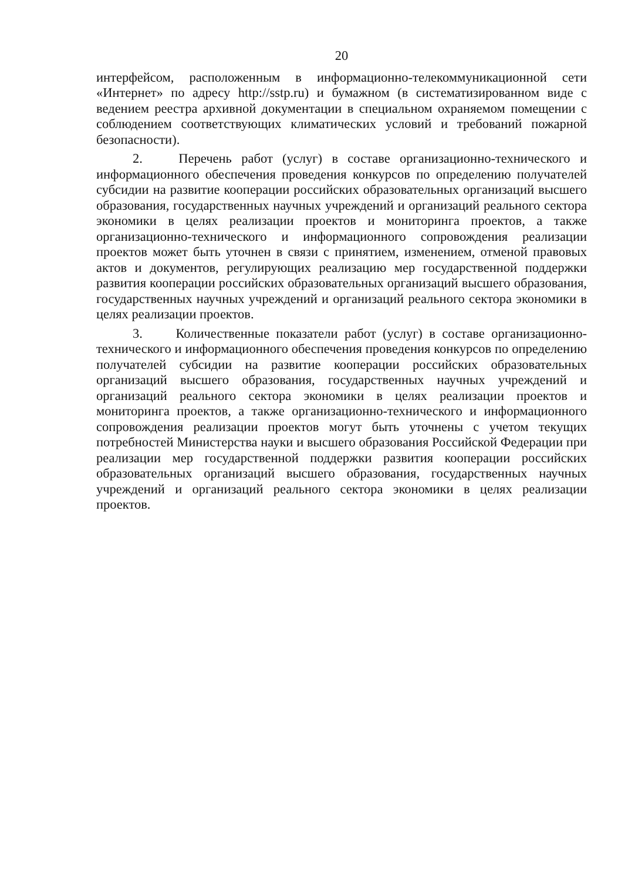20
интерфейсом, расположенным в информационно-телекоммуникационной сети «Интернет» по адресу http://sstp.ru) и бумажном (в систематизированном виде с ведением реестра архивной документации в специальном охраняемом помещении с соблюдением соответствующих климатических условий и требований пожарной безопасности).
2. Перечень работ (услуг) в составе организационно-технического и информационного обеспечения проведения конкурсов по определению получателей субсидии на развитие кооперации российских образовательных организаций высшего образования, государственных научных учреждений и организаций реального сектора экономики в целях реализации проектов и мониторинга проектов, а также организационно-технического и информационного сопровождения реализации проектов может быть уточнен в связи с принятием, изменением, отменой правовых актов и документов, регулирующих реализацию мер государственной поддержки развития кооперации российских образовательных организаций высшего образования, государственных научных учреждений и организаций реального сектора экономики в целях реализации проектов.
3. Количественные показатели работ (услуг) в составе организационно-технического и информационного обеспечения проведения конкурсов по определению получателей субсидии на развитие кооперации российских образовательных организаций высшего образования, государственных научных учреждений и организаций реального сектора экономики в целях реализации проектов и мониторинга проектов, а также организационно-технического и информационного сопровождения реализации проектов могут быть уточнены с учетом текущих потребностей Министерства науки и высшего образования Российской Федерации при реализации мер государственной поддержки развития кооперации российских образовательных организаций высшего образования, государственных научных учреждений и организаций реального сектора экономики в целях реализации проектов.